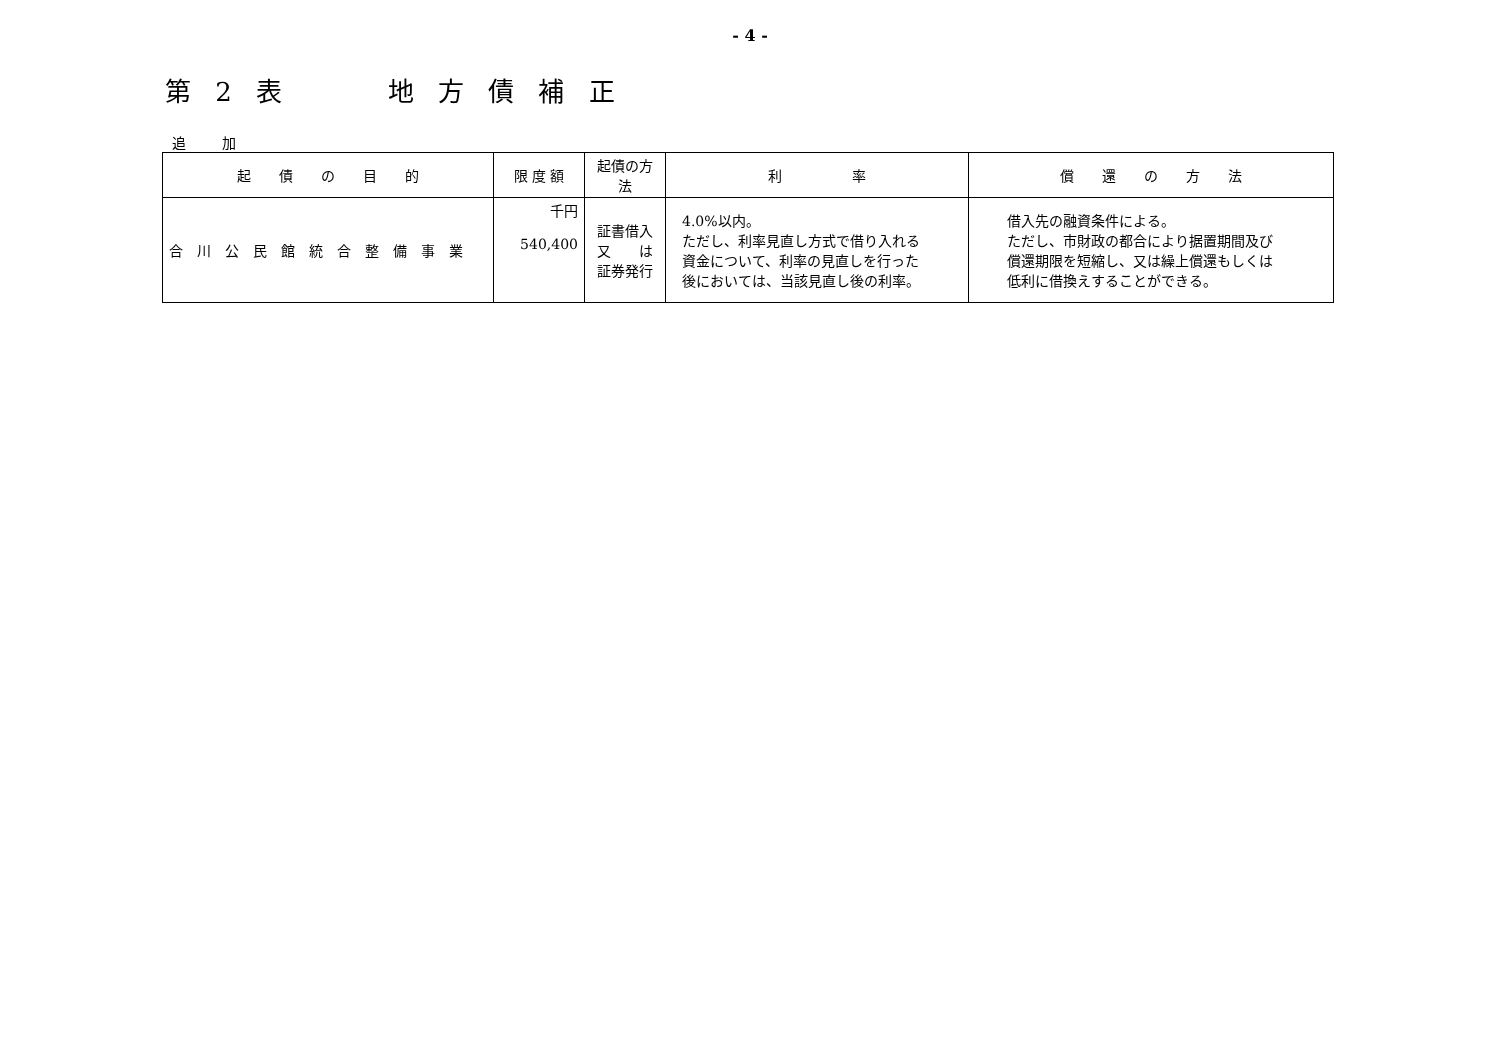- 4 -
第 2 表 地 方 債 補 正
追 加
| 起 債 の 目 的 | 限 度 額 | 起債の方法 | 利 率 | 償 還 の 方 法 |
| --- | --- | --- | --- | --- |
| 合 川 公 民 館 統 合 整 備 事 業 | 千円 540,400 | 証書借入 又 は 証券発行 | 4.0%以内。 ただし、利率見直し方式で借り入れる 資金について、利率の見直しを行った 後においては、当該見直し後の利率。 | 借入先の融資条件による。 ただし、市財政の都合により据置期間及び 償還期限を短縮し、又は繰上償還もしくは 低利に借換えすることができる。 |